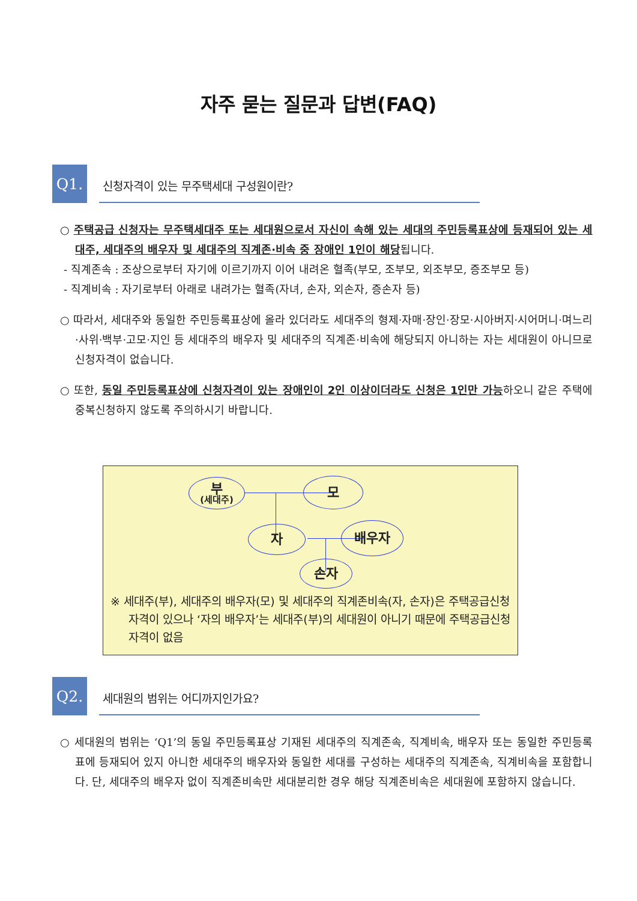자주 묻는 질문과 답변(FAQ)
Q1.
신청자격이 있는 무주택세대 구성원이란?
○ 주택공급 신청자는 무주택세대주 또는 세대원으로서 자신이 속해 있는 세대의 주민등록표상에 등재되어 있는 세대주, 세대주의 배우자 및 세대주의 직계존·비속 중 장애인 1인이 해당됩니다.
- 직계존속 : 조상으로부터 자기에 이르기까지 이어 내려온 혈족(부모, 조부모, 외조부모, 증조부모 등)
- 직계비속 : 자기로부터 아래로 내려가는 혈족(자녀, 손자, 외손자, 증손자 등)
○ 따라서, 세대주와 동일한 주민등록표상에 올라 있더라도 세대주의 형제·자매·장인·장모·시아버지·시어머니·며느리·사위·백부·고모·지인 등 세대주의 배우자 및 세대주의 직계존·비속에 해당되지 아니하는 자는 세대원이 아니므로 신청자격이 없습니다.
○ 또한, 동일 주민등록표상에 신청자격이 있는 장애인이 2인 이상이더라도 신청은 1인만 가능하오니 같은 주택에 중복신청하지 않도록 주의하시기 바랍니다.
부
(세대주)
모
자 배우자
손자
※ 세대주(부), 세대주의 배우자(모) 및 세대주의 직계존비속(자, 손자)은 주택공급신청자격이 있으나 ‘자의 배우자’는 세대주(부)의 세대원이 아니기 때문에 주택공급신청자격이 없음
Q2.
세대원의 범위는 어디까지인가요?
○ 세대원의 범위는 ‘Q1’의 동일 주민등록표상 기재된 세대주의 직계존속, 직계비속, 배우자 또는 동일한 주민등록표에 등재되어 있지 아니한 세대주의 배우자와 동일한 세대를 구성하는 세대주의 직계존속, 직계비속을 포함합니다. 단, 세대주의 배우자 없이 직계존비속만 세대분리한 경우 해당 직계존비속은 세대원에 포함하지 않습니다.